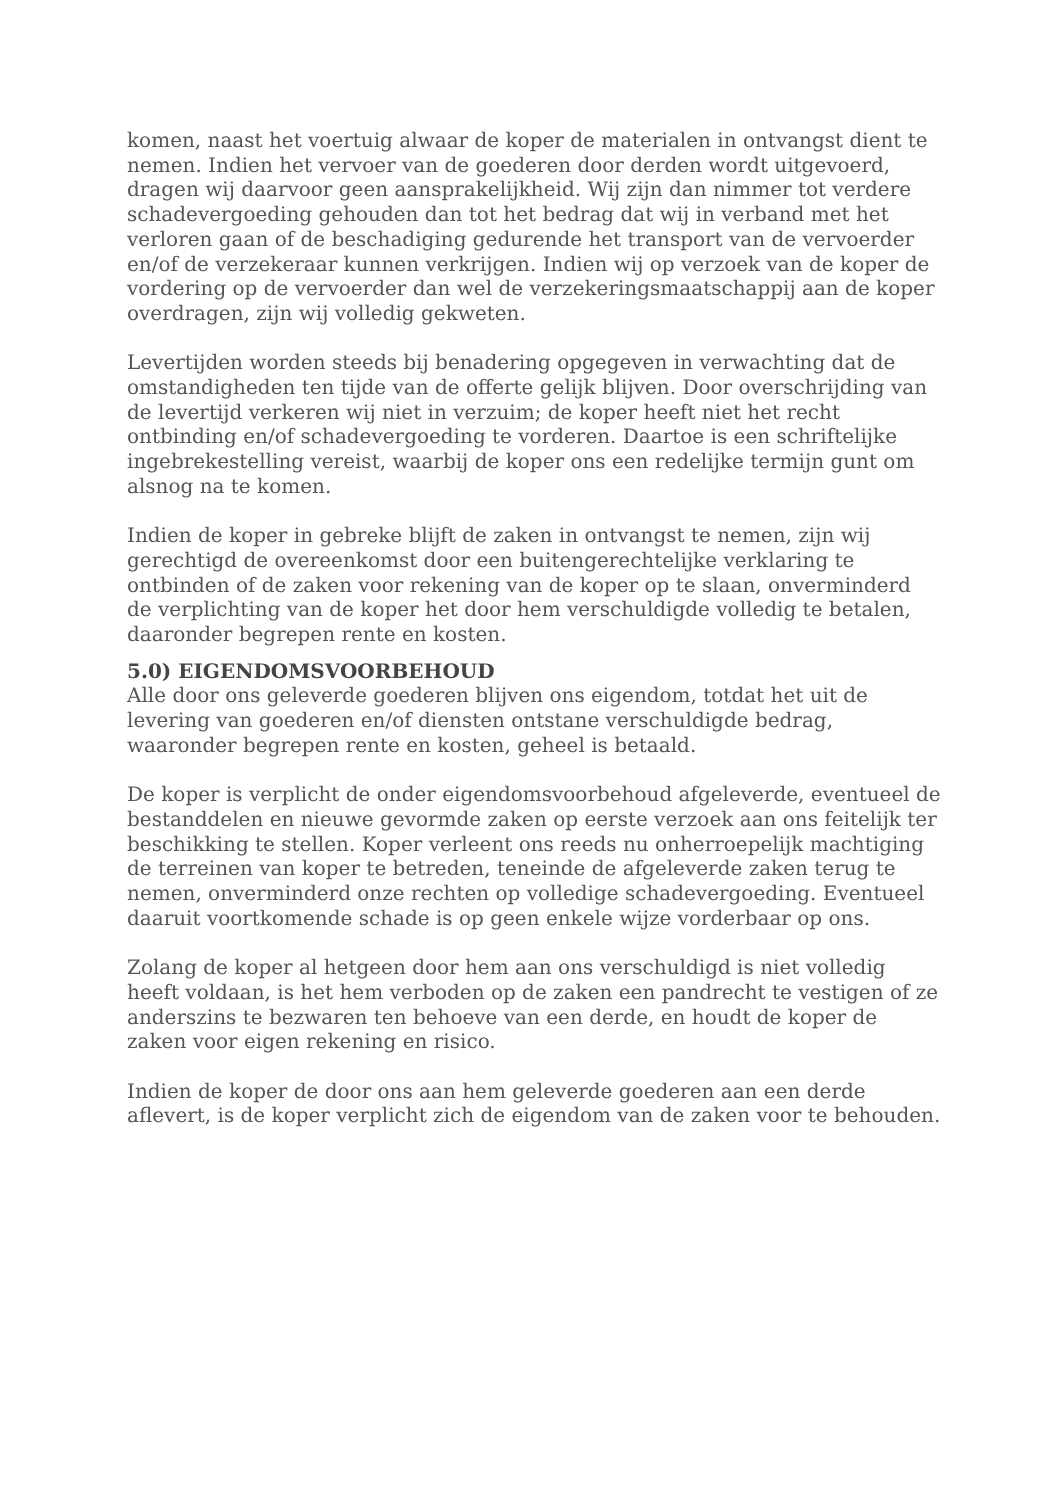komen, naast het voertuig alwaar de koper de materialen in ontvangst dient te nemen. Indien het vervoer van de goederen door derden wordt uitgevoerd, dragen wij daarvoor geen aansprakelijkheid. Wij zijn dan nimmer tot verdere schadevergoeding gehouden dan tot het bedrag dat wij in verband met het verloren gaan of de beschadiging gedurende het transport van de vervoerder en/of de verzekeraar kunnen verkrijgen. Indien wij op verzoek van de koper de vordering op de vervoerder dan wel de verzekeringsmaatschappij aan de koper overdragen, zijn wij volledig gekweten.
Levertijden worden steeds bij benadering opgegeven in verwachting dat de omstandigheden ten tijde van de offerte gelijk blijven. Door overschrijding van de levertijd verkeren wij niet in verzuim; de koper heeft niet het recht ontbinding en/of schadevergoeding te vorderen. Daartoe is een schriftelijke ingebrekestelling vereist, waarbij de koper ons een redelijke termijn gunt om alsnog na te komen.
Indien de koper in gebreke blijft de zaken in ontvangst te nemen, zijn wij gerechtigd de overeenkomst door een buitengerechtelijke verklaring te ontbinden of de zaken voor rekening van de koper op te slaan, onverminderd de verplichting van de koper het door hem verschuldigde volledig te betalen, daaronder begrepen rente en kosten.
5.0) EIGENDOMSVOORBEHOUD
Alle door ons geleverde goederen blijven ons eigendom, totdat het uit de levering van goederen en/of diensten ontstane verschuldigde bedrag, waaronder begrepen rente en kosten, geheel is betaald.
De koper is verplicht de onder eigendomsvoorbehoud afgeleverde, eventueel de bestanddelen en nieuwe gevormde zaken op eerste verzoek aan ons feitelijk ter beschikking te stellen. Koper verleent ons reeds nu onherroepelijk machtiging de terreinen van koper te betreden, teneinde de afgeleverde zaken terug te nemen, onverminderd onze rechten op volledige schadevergoeding. Eventueel daaruit voortkomende schade is op geen enkele wijze vorderbaar op ons.
Zolang de koper al hetgeen door hem aan ons verschuldigd is niet volledig heeft voldaan, is het hem verboden op de zaken een pandrecht te vestigen of ze anderszins te bezwaren ten behoeve van een derde, en houdt de koper de zaken voor eigen rekening en risico.
Indien de koper de door ons aan hem geleverde goederen aan een derde aflevert, is de koper verplicht zich de eigendom van de zaken voor te behouden.